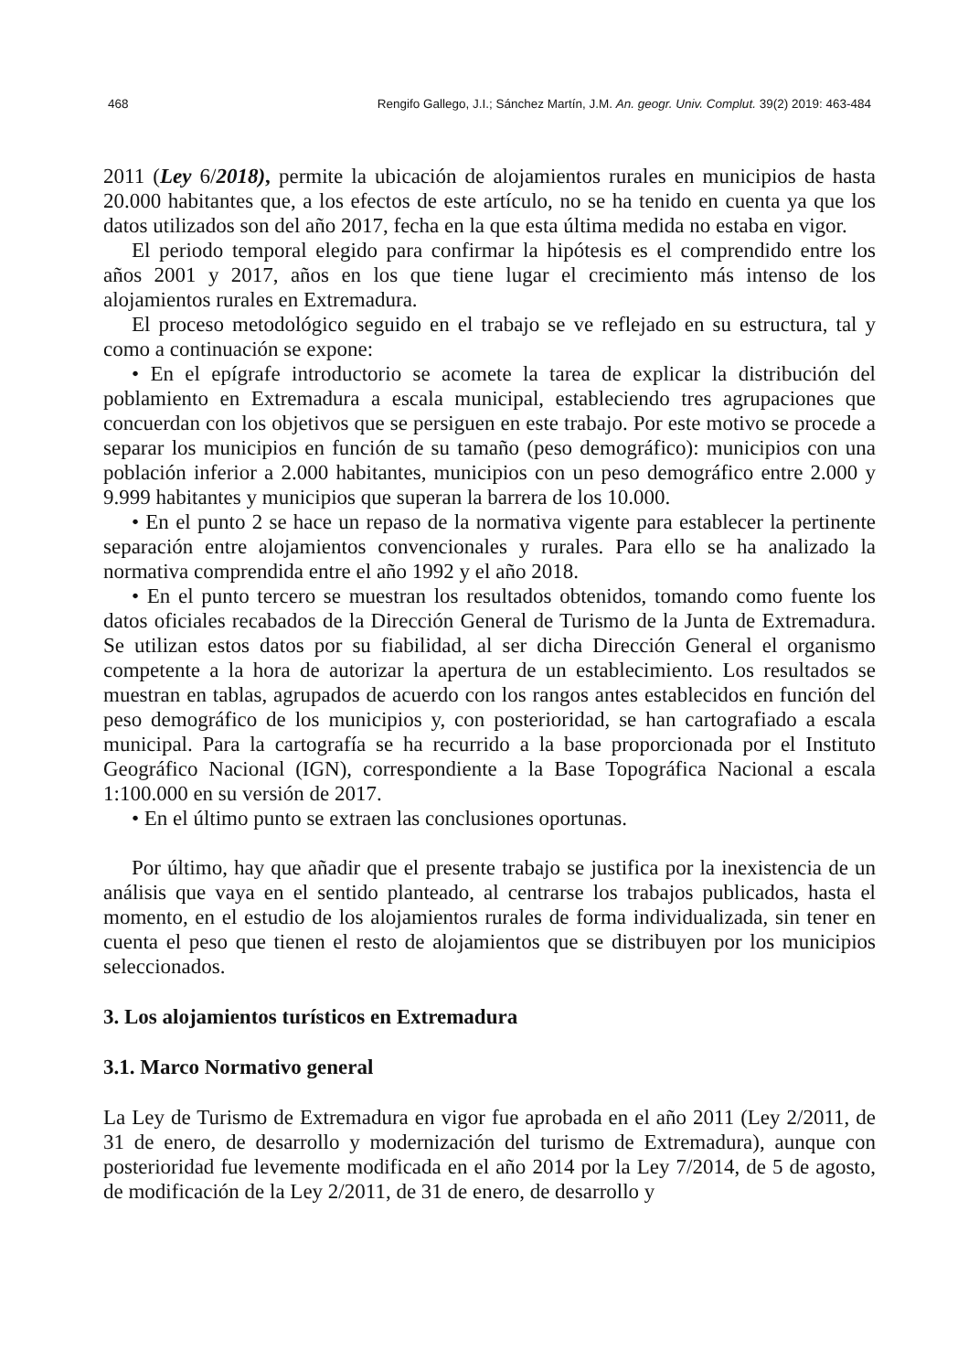468 Rengifo Gallego, J.I.; Sánchez Martín, J.M. An. geogr. Univ. Complut. 39(2) 2019: 463-484
2011 (Ley 6/2018), permite la ubicación de alojamientos rurales en municipios de hasta 20.000 habitantes que, a los efectos de este artículo, no se ha tenido en cuenta ya que los datos utilizados son del año 2017, fecha en la que esta última medida no estaba en vigor.
El periodo temporal elegido para confirmar la hipótesis es el comprendido entre los años 2001 y 2017, años en los que tiene lugar el crecimiento más intenso de los alojamientos rurales en Extremadura.
El proceso metodológico seguido en el trabajo se ve reflejado en su estructura, tal y como a continuación se expone:
• En el epígrafe introductorio se acomete la tarea de explicar la distribución del poblamiento en Extremadura a escala municipal, estableciendo tres agrupaciones que concuerdan con los objetivos que se persiguen en este trabajo. Por este motivo se procede a separar los municipios en función de su tamaño (peso demográfico): municipios con una población inferior a 2.000 habitantes, municipios con un peso demográfico entre 2.000 y 9.999 habitantes y municipios que superan la barrera de los 10.000.
• En el punto 2 se hace un repaso de la normativa vigente para establecer la pertinente separación entre alojamientos convencionales y rurales. Para ello se ha analizado la normativa comprendida entre el año 1992 y el año 2018.
• En el punto tercero se muestran los resultados obtenidos, tomando como fuente los datos oficiales recabados de la Dirección General de Turismo de la Junta de Extremadura. Se utilizan estos datos por su fiabilidad, al ser dicha Dirección General el organismo competente a la hora de autorizar la apertura de un establecimiento. Los resultados se muestran en tablas, agrupados de acuerdo con los rangos antes establecidos en función del peso demográfico de los municipios y, con posterioridad, se han cartografiado a escala municipal. Para la cartografía se ha recurrido a la base proporcionada por el Instituto Geográfico Nacional (IGN), correspondiente a la Base Topográfica Nacional a escala 1:100.000 en su versión de 2017.
• En el último punto se extraen las conclusiones oportunas.
Por último, hay que añadir que el presente trabajo se justifica por la inexistencia de un análisis que vaya en el sentido planteado, al centrarse los trabajos publicados, hasta el momento, en el estudio de los alojamientos rurales de forma individualizada, sin tener en cuenta el peso que tienen el resto de alojamientos que se distribuyen por los municipios seleccionados.
3. Los alojamientos turísticos en Extremadura
3.1. Marco Normativo general
La Ley de Turismo de Extremadura en vigor fue aprobada en el año 2011 (Ley 2/2011, de 31 de enero, de desarrollo y modernización del turismo de Extremadura), aunque con posterioridad fue levemente modificada en el año 2014 por la Ley 7/2014, de 5 de agosto, de modificación de la Ley 2/2011, de 31 de enero, de desarrollo y